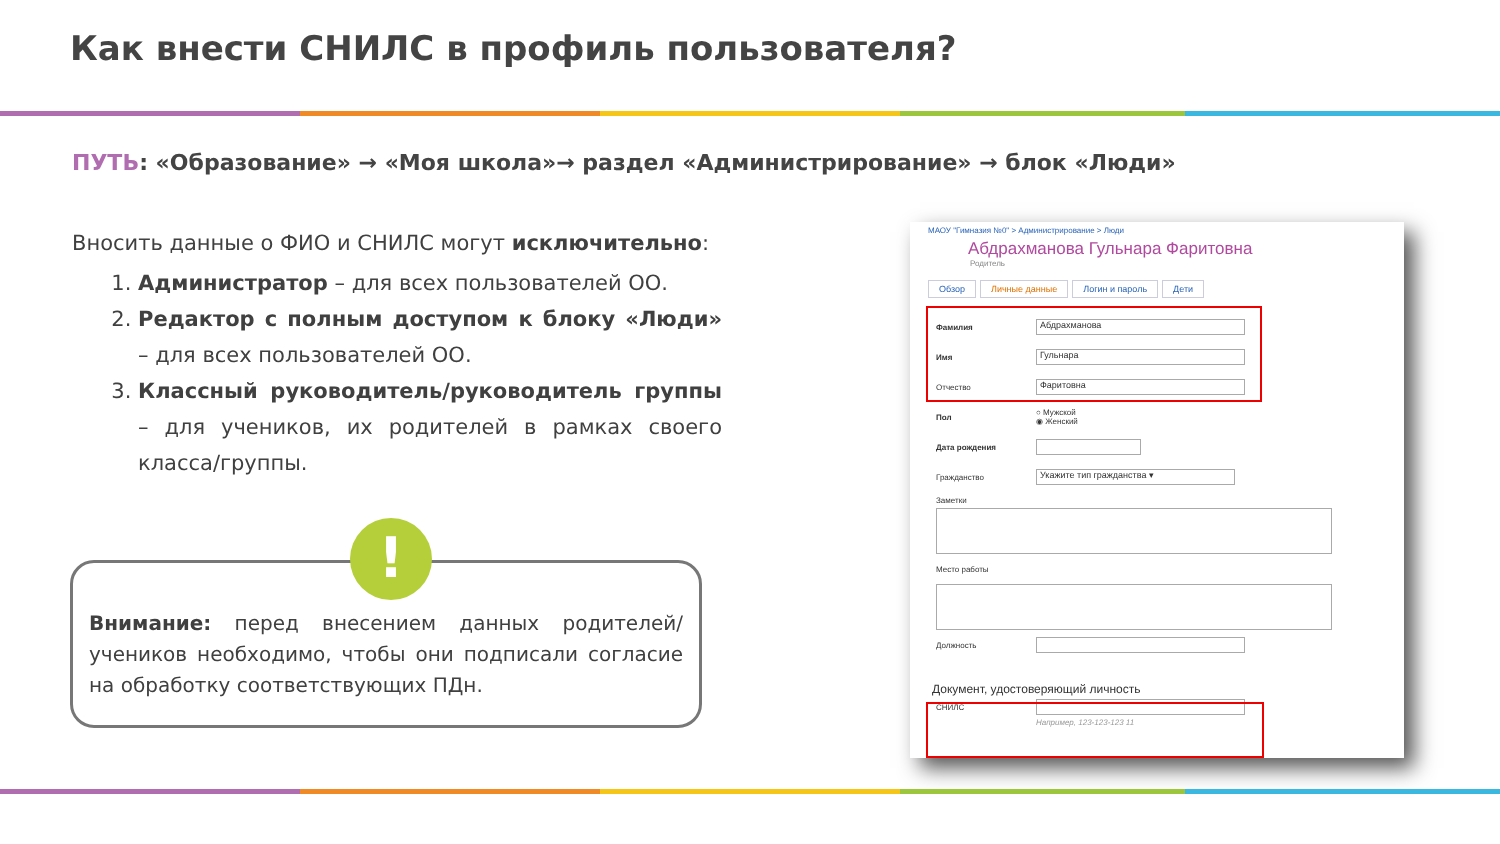Как внести СНИЛС в профиль пользователя?
ПУТЬ: «Образование» → «Моя школа»→ раздел «Администрирование» → блок «Люди»
Вносить данные о ФИО и СНИЛС могут исключительно:
1. Администратор – для всех пользователей ОО.
2. Редактор с полным доступом к блоку «Люди» – для всех пользователей ОО.
3. Классный руководитель/руководитель группы – для учеников, их родителей в рамках своего класса/группы.
Внимание: перед внесением данных родителей/учеников необходимо, чтобы они подписали согласие на обработку соответствующих ПДн.
!
МАОУ "Гимназия №0" > Администрирование > Люди
Абдрахманова Гульнара Фаритовна
Родитель
Обзор Личные данные Логин и пароль Дети
Фамилия
Абдрахманова
Имя
Гульнара
Отчество
Фаритовна
Пол
○ Мужской
◉ Женский
Дата рождения
Гражданство
Укажите тип гражданства ▾
Заметки
Место работы
Должность
Документ, удостоверяющий личность
СНИЛС
Например, 123-123-123 11